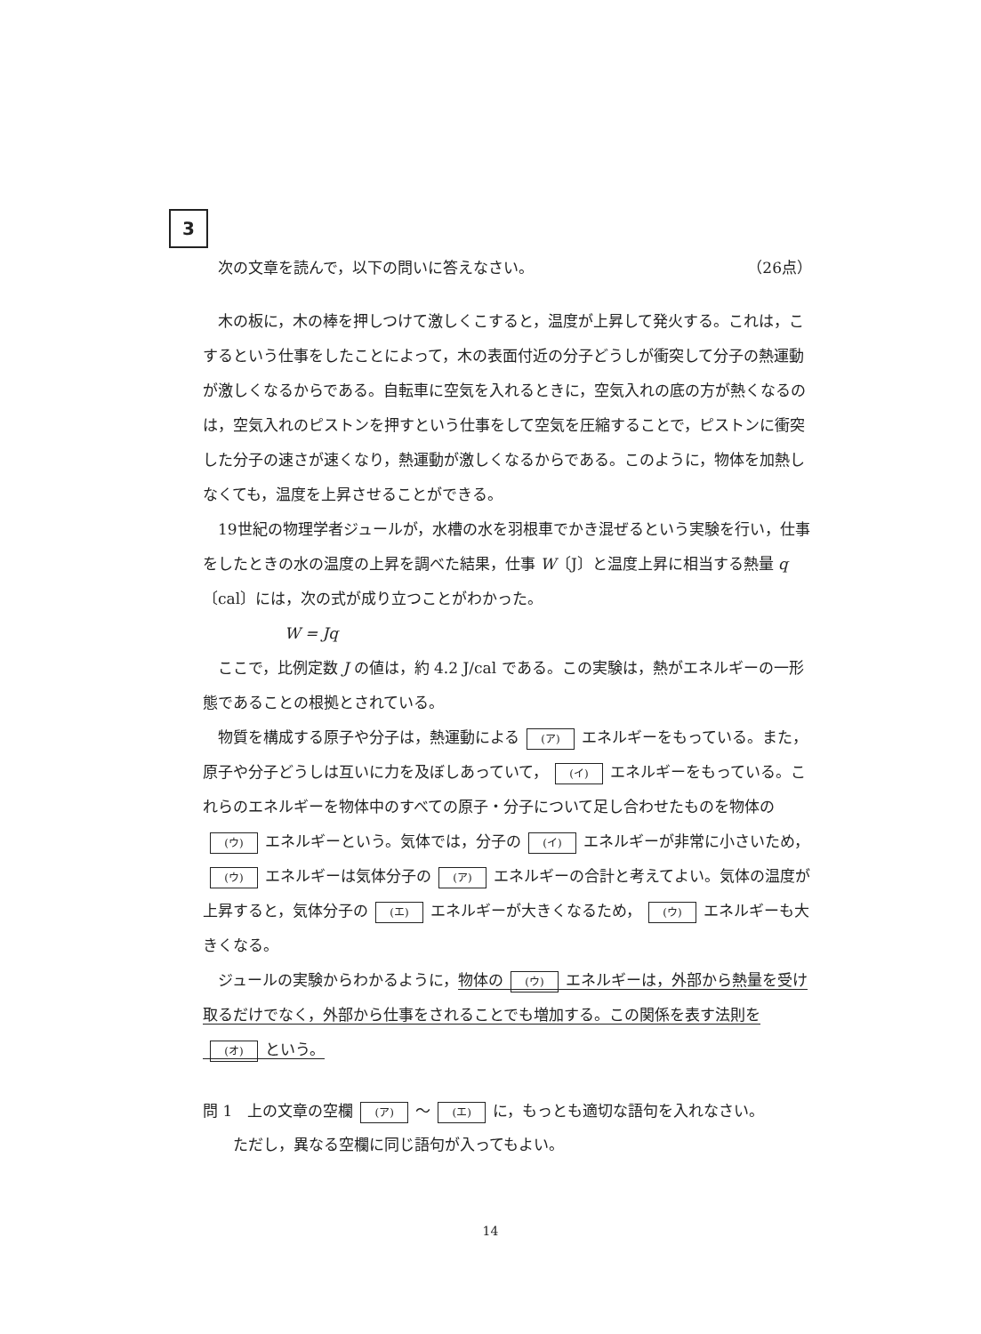3
次の文章を読んで，以下の問いに答えなさい。 （26点）
木の板に，木の棒を押しつけて激しくこすると，温度が上昇して発火する。これは，こするという仕事をしたことによって，木の表面付近の分子どうしが衝突して分子の熱運動が激しくなるからである。自転車に空気を入れるときに，空気入れの底の方が熱くなるのは，空気入れのピストンを押すという仕事をして空気を圧縮することで，ピストンに衝突した分子の速さが速くなり，熱運動が激しくなるからである。このように，物体を加熱しなくても，温度を上昇させることができる。
19世紀の物理学者ジュールが，水槽の水を羽根車でかき混ぜるという実験を行い，仕事をしたときの水の温度の上昇を調べた結果，仕事 W〔J〕と温度上昇に相当する熱量 q〔cal〕には，次の式が成り立つことがわかった。
W = Jq
ここで，比例定数 J の値は，約 4.2 J/cal である。この実験は，熱がエネルギーの一形態であることの根拠とされている。
物質を構成する原子や分子は，熱運動による (ア) エネルギーをもっている。また，原子や分子どうしは互いに力を及ぼしあっていて， (イ) エネルギーをもっている。これらのエネルギーを物体中のすべての原子・分子について足し合わせたものを物体の (ウ) エネルギーという。気体では，分子の (イ) エネルギーが非常に小さいため， (ウ) エネルギーは気体分子の (ア) エネルギーの合計と考えてよい。気体の温度が上昇すると，気体分子の (エ) エネルギーが大きくなるため， (ウ) エネルギーも大きくなる。
ジュールの実験からわかるように，物体の (ウ) エネルギーは，外部から熱量を受け取るだけでなく，外部から仕事をされることでも増加する。この関係を表す法則を (オ) という。
問 1　上の文章の空欄 (ア) 〜 (エ) に，もっとも適切な語句を入れなさい。
　　ただし，異なる空欄に同じ語句が入ってもよい。
14